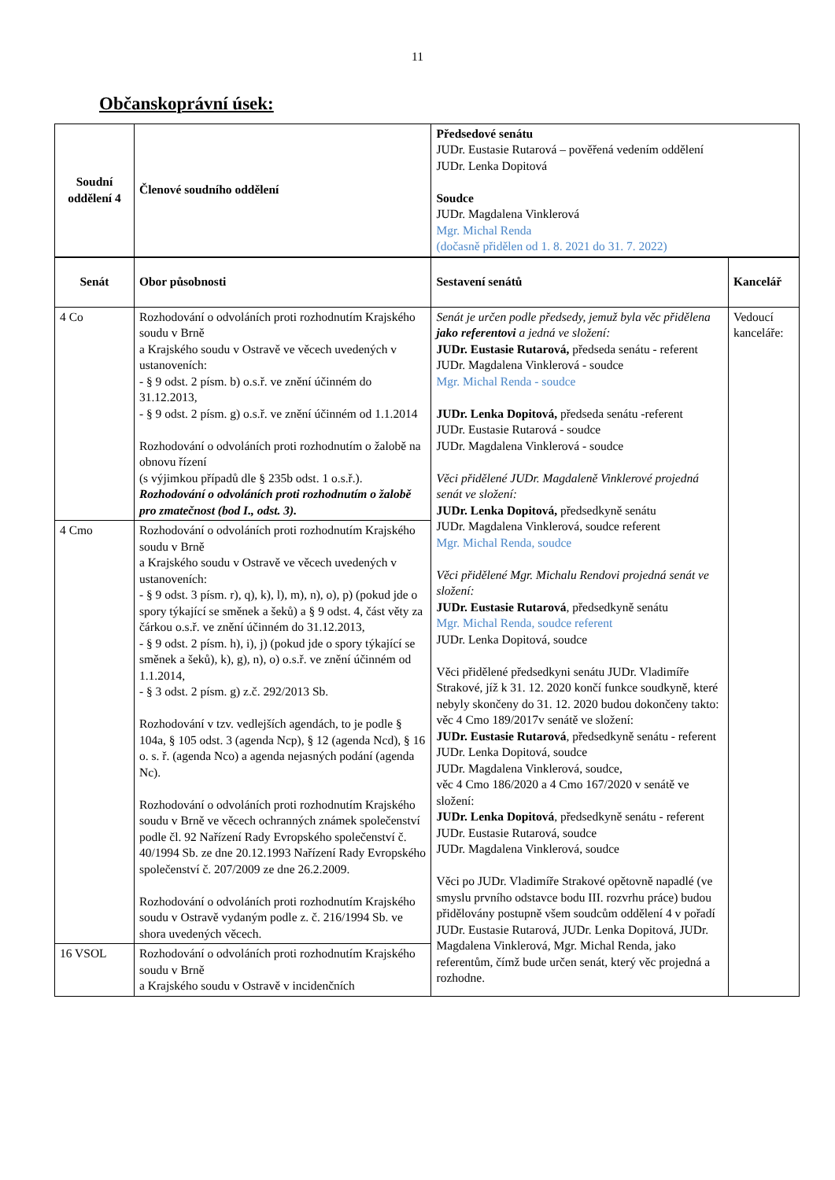11
Občanskoprávní úsek:
| Soudní oddělení 4 | Členové soudního oddělení | Předsedové senátu JUDr. Eustasie Rutarová – pověřená vedením oddělení JUDr. Lenka Dopitová Soudce JUDr. Magdalena Vinklerová Mgr. Michal Renda (dočasně přidělen od 1. 8. 2021 do 31. 7. 2022) | |
| Senát | Obor působnosti | Sestavení senátů | Kancelář |
| 4 Co | Rozhodování o odvoláních proti rozhodnutím Krajského soudu v Brně a Krajského soudu v Ostravě ve věcech uvedených v ustanoveních: - § 9 odst. 2 písm. b) o.s.ř. ve znění účinném do 31.12.2013, - § 9 odst. 2 písm. g) o.s.ř. ve znění účinném od 1.1.2014 Rozhodování o odvoláních proti rozhodnutím o žalobě na obnovu řízení (s výjimkou případů dle § 235b odst. 1 o.s.ř.). Rozhodování o odvoláních proti rozhodnutím o žalobě pro zmatečnost (bod I., odst. 3). | Senát je určen podle předsedy, jemuž byla věc přidělena jako referentovi a jedná ve složení: JUDr. Eustasie Rutarová, předseda senátu - referent JUDr. Magdalena Vinklerová - soudce Mgr. Michal Renda - soudce JUDr. Lenka Dopitová, předseda senátu -referent JUDr. Eustasie Rutarová - soudce JUDr. Magdalena Vinklerová - soudce Věci přidělené JUDr. Magdaleně Vinklerové projedná senát ve složení: JUDr. Lenka Dopitová, předsedkyně senátu JUDr. Magdalena Vinklerová, soudce referent Mgr. Michal Renda, soudce Věci přidělené Mgr. Michalu Rendovi projedná senát ve složení: JUDr. Eustasie Rutarová , předsedkyně senátu Mgr. Michal Renda, soudce referent JUDr. Lenka Dopitová, soudce Věci přidělené předsedkyni senátu JUDr. Vladimíře Strakové, jíž k 31. 12. 2020 končí funkce soudkyně, které nebyly skončeny do 31. 12. 2020 budou dokončeny takto: věc 4 Cmo 189/2017v senátě ve složení: JUDr. Eustasie Rutarová , předsedkyně senátu - referent JUDr. Lenka Dopitová, soudce JUDr. Magdalena Vinklerová, soudce, věc 4 Cmo 186/2020 a 4 Cmo 167/2020 v senátě ve složení: JUDr. Lenka Dopitová , předsedkyně senátu - referent JUDr. Eustasie Rutarová, soudce JUDr. Magdalena Vinklerová, soudce Věci po JUDr. Vladimíře Strakové opětovně napadlé (ve smyslu prvního odstavce bodu III. rozvrhu práce) budou přidělovány postupně všem soudcům oddělení 4 v pořadí JUDr. Eustasie Rutarová, JUDr. Lenka Dopitová, JUDr. Magdalena Vinklerová, Mgr. Michal Renda, jako referentům, čímž bude určen senát, který věc projedná a rozhodne. | Vedoucí kanceláře: |
| 4 Cmo | Rozhodování o odvoláních proti rozhodnutím Krajského soudu v Brně a Krajského soudu v Ostravě ve věcech uvedených v ustanoveních: - § 9 odst. 3 písm. r), q), k), l), m), n), o), p) (pokud jde o spory týkající se směnek a šeků) a § 9 odst. 4, část věty za čárkou o.s.ř. ve znění účinném do 31.12.2013, - § 9 odst. 2 písm. h), i), j) (pokud jde o spory týkající se směnek a šeků), k), g), n), o) o.s.ř. ve znění účinném od 1.1.2014, - § 3 odst. 2 písm. g) z.č. 292/2013 Sb. Rozhodování v tzv. vedlejších agendách, to je podle § 104a, § 105 odst. 3 (agenda Ncp), § 12 (agenda Ncd), § 16 o. s. ř. (agenda Nco) a agenda nejasných podání (agenda Nc). Rozhodování o odvoláních proti rozhodnutím Krajského soudu v Brně ve věcech ochranných známek společenství podle čl. 92 Nařízení Rady Evropského společenství č. 40/1994 Sb. ze dne 20.12.1993 Nařízení Rady Evropského společenství č. 207/2009 ze dne 26.2.2009. Rozhodování o odvoláních proti rozhodnutím Krajského soudu v Ostravě vydaným podle z. č. 216/1994 Sb. ve shora uvedených věcech. | | |
| 16 VSOL | Rozhodování o odvoláních proti rozhodnutím Krajského soudu v Brně a Krajského soudu v Ostravě v incidenčních | | |